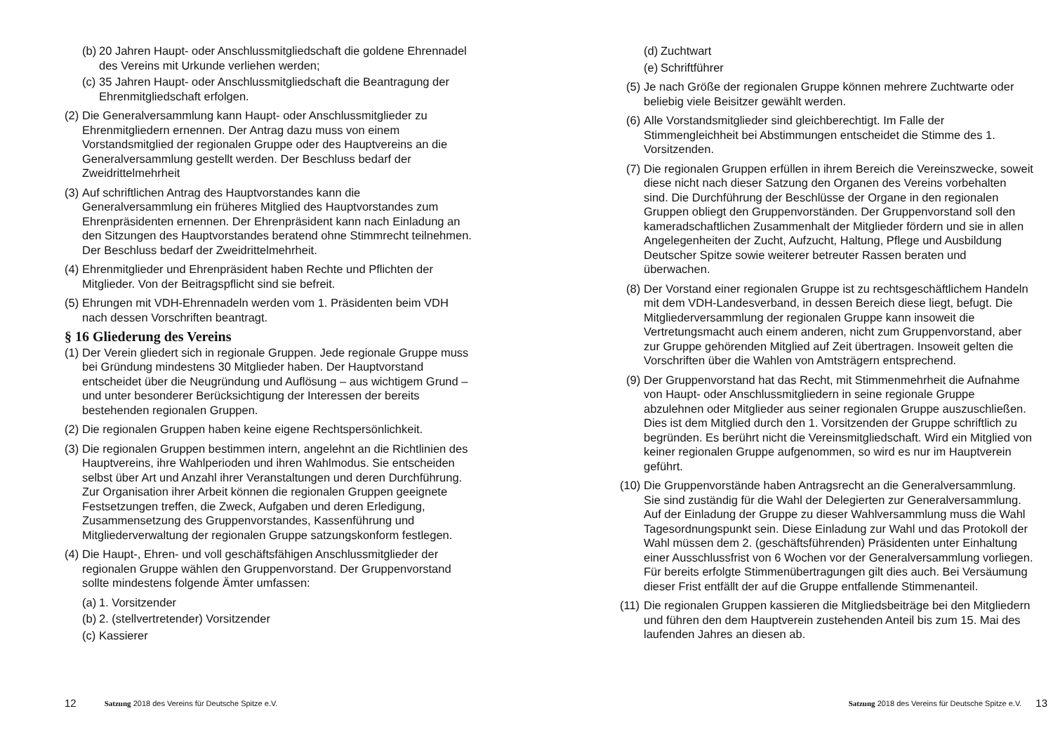(b) 20 Jahren Haupt- oder Anschlussmitgliedschaft die goldene Ehrennadel des Vereins mit Urkunde verliehen werden;
(c) 35 Jahren Haupt- oder Anschlussmitgliedschaft die Beantragung der Ehrenmitgliedschaft erfolgen.
(2) Die Generalversammlung kann Haupt- oder Anschlussmitglieder zu Ehrenmitgliedern ernennen. Der Antrag dazu muss von einem Vorstandsmitglied der regionalen Gruppe oder des Hauptvereins an die Generalversammlung gestellt werden. Der Beschluss bedarf der Zweidrittelmehrheit
(3) Auf schriftlichen Antrag des Hauptvorstandes kann die Generalversammlung ein früheres Mitglied des Hauptvorstandes zum Ehrenpräsidenten ernennen. Der Ehrenpräsident kann nach Einladung an den Sitzungen des Hauptvorstandes beratend ohne Stimmrecht teilnehmen. Der Beschluss bedarf der Zweidrittelmehrheit.
(4) Ehrenmitglieder und Ehrenpräsident haben Rechte und Pflichten der Mitglieder. Von der Beitragspflicht sind sie befreit.
(5) Ehrungen mit VDH-Ehrennadeln werden vom 1. Präsidenten beim VDH nach dessen Vorschriften beantragt.
§ 16 Gliederung des Vereins
(1) Der Verein gliedert sich in regionale Gruppen. Jede regionale Gruppe muss bei Gründung mindestens 30 Mitglieder haben. Der Hauptvorstand entscheidet über die Neugründung und Auflösung – aus wichtigem Grund – und unter besonderer Berücksichtigung der Interessen der bereits bestehenden regionalen Gruppen.
(2) Die regionalen Gruppen haben keine eigene Rechtspersönlichkeit.
(3) Die regionalen Gruppen bestimmen intern, angelehnt an die Richtlinien des Hauptvereins, ihre Wahlperioden und ihren Wahlmodus. Sie entscheiden selbst über Art und Anzahl ihrer Veranstaltungen und deren Durchführung. Zur Organisation ihrer Arbeit können die regionalen Gruppen geeignete Festsetzungen treffen, die Zweck, Aufgaben und deren Erledigung, Zusammensetzung des Gruppenvorstandes, Kassenführung und Mitgliederverwaltung der regionalen Gruppe satzungskonform festlegen.
(4) Die Haupt-, Ehren- und voll geschäftsfähigen Anschlussmitglieder der regionalen Gruppe wählen den Gruppenvorstand. Der Gruppenvorstand sollte mindestens folgende Ämter umfassen:
(a) 1. Vorsitzender
(b) 2. (stellvertretender) Vorsitzender
(c) Kassierer
12 Satzung 2018 des Vereins für Deutsche Spitze e.V.
(d) Zuchtwart
(e) Schriftführer
(5) Je nach Größe der regionalen Gruppe können mehrere Zuchtwarte oder beliebig viele Beisitzer gewählt werden.
(6) Alle Vorstandsmitglieder sind gleichberechtigt. Im Falle der Stimmengleichheit bei Abstimmungen entscheidet die Stimme des 1. Vorsitzenden.
(7) Die regionalen Gruppen erfüllen in ihrem Bereich die Vereinszwecke, soweit diese nicht nach dieser Satzung den Organen des Vereins vorbehalten sind. Die Durchführung der Beschlüsse der Organe in den regionalen Gruppen obliegt den Gruppenvorständen. Der Gruppenvorstand soll den kameradschaftlichen Zusammenhalt der Mitglieder fördern und sie in allen Angelegenheiten der Zucht, Aufzucht, Haltung, Pflege und Ausbildung Deutscher Spitze sowie weiterer betreuter Rassen beraten und überwachen.
(8) Der Vorstand einer regionalen Gruppe ist zu rechtsgeschäftlichem Handeln mit dem VDH-Landesverband, in dessen Bereich diese liegt, befugt. Die Mitgliederversammlung der regionalen Gruppe kann insoweit die Vertretungsmacht auch einem anderen, nicht zum Gruppenvorstand, aber zur Gruppe gehörenden Mitglied auf Zeit übertragen. Insoweit gelten die Vorschriften über die Wahlen von Amtsträgern entsprechend.
(9) Der Gruppenvorstand hat das Recht, mit Stimmenmehrheit die Aufnahme von Haupt- oder Anschlussmitgliedern in seine regionale Gruppe abzulehnen oder Mitglieder aus seiner regionalen Gruppe auszuschließen. Dies ist dem Mitglied durch den 1. Vorsitzenden der Gruppe schriftlich zu begründen. Es berührt nicht die Vereinsmitgliedschaft. Wird ein Mitglied von keiner regionalen Gruppe aufgenommen, so wird es nur im Hauptverein geführt.
(10) Die Gruppenvorstände haben Antragsrecht an die Generalversammlung. Sie sind zuständig für die Wahl der Delegierten zur Generalversammlung. Auf der Einladung der Gruppe zu dieser Wahlversammlung muss die Wahl Tagesordnungspunkt sein. Diese Einladung zur Wahl und das Protokoll der Wahl müssen dem 2. (geschäftsführenden) Präsidenten unter Einhaltung einer Ausschlussfrist von 6 Wochen vor der Generalversammlung vorliegen. Für bereits erfolgte Stimmenübertragungen gilt dies auch. Bei Versäumung dieser Frist entfällt der auf die Gruppe entfallende Stimmenanteil.
(11) Die regionalen Gruppen kassieren die Mitgliedsbeiträge bei den Mitgliedern und führen den dem Hauptverein zustehenden Anteil bis zum 15. Mai des laufenden Jahres an diesen ab.
Satzung 2018 des Vereins für Deutsche Spitze e.V. 13